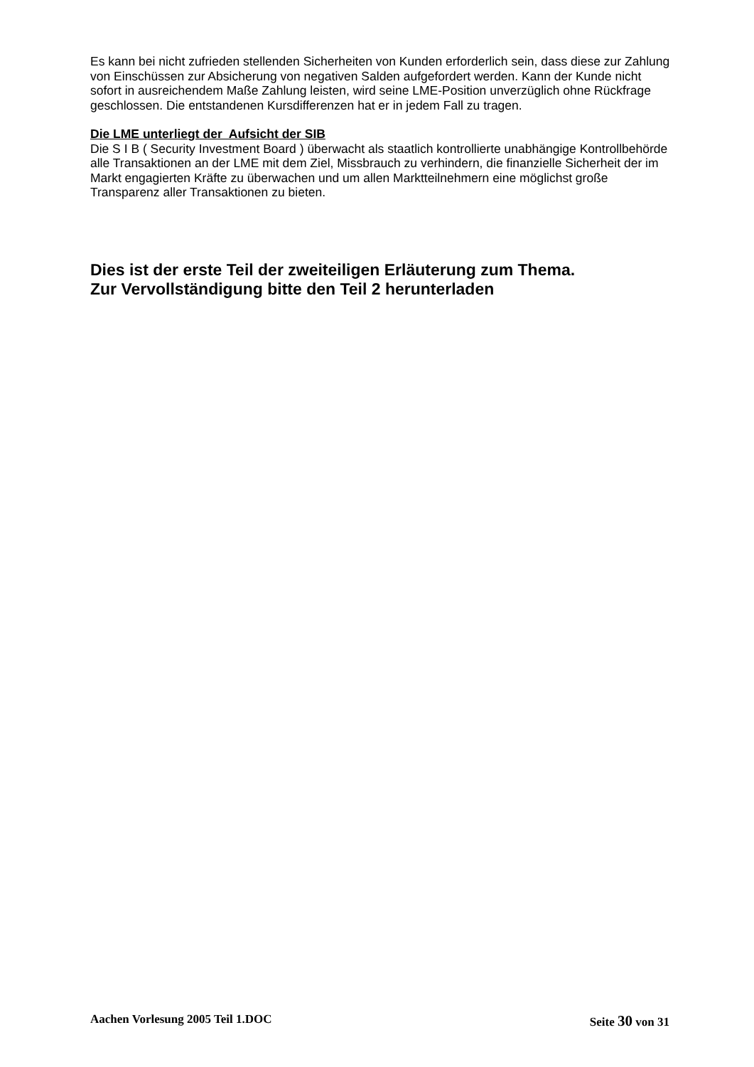Es kann bei nicht zufrieden stellenden Sicherheiten von Kunden erforderlich sein, dass diese zur Zahlung von Einschüssen zur Absicherung von negativen Salden aufgefordert werden. Kann der Kunde nicht sofort in ausreichendem Maße Zahlung leisten, wird seine LME-Position unverzüglich ohne Rückfrage geschlossen. Die entstandenen Kursdifferenzen hat er in jedem Fall zu tragen.
Die LME unterliegt der Aufsicht der SIB
Die S I B ( Security Investment Board ) überwacht als staatlich kontrollierte unabhängige Kontrollbehörde alle Transaktionen an der LME mit dem Ziel, Missbrauch zu verhindern, die finanzielle Sicherheit der im Markt engagierten Kräfte zu überwachen und um allen Marktteilnehmern eine möglichst große Transparenz aller Transaktionen zu bieten.
Dies ist der erste Teil der zweiteiligen Erläuterung zum Thema.
Zur Vervollständigung bitte den Teil 2 herunterladen
Aachen Vorlesung 2005 Teil 1.DOC Seite 30 von 31